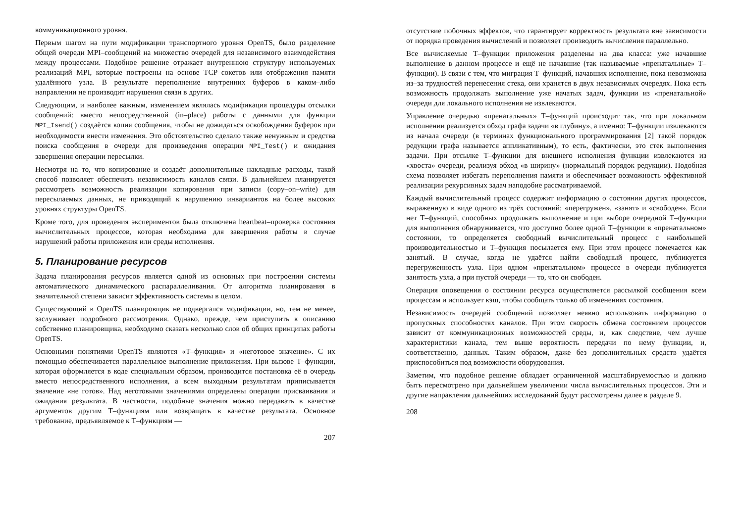коммуникационного уровня.
Первым шагом на пути модификации транспортного уровня OpenTS, было разделение общей очереди MPI–сообщений на множество очередей для независимого взаимодействия между процессами. Подобное решение отражает внутреннюю структуру используемых реализаций MPI, которые построены на основе TCP–сокетов или отображения памяти удалённого узла. В результате переполнение внутренних буферов в каком–либо направлении не производит нарушения связи в других.
Следующим, и наиболее важным, изменением являлась модификация процедуры отсылки сообщений: вместо непосредственной (in–place) работы с данными для функции MPI_Isend() создаётся копия сообщения, чтобы не дожидаться освобождения буферов при необходимости внести изменения. Это обстоятельство сделало также ненужным и средства поиска сообщения в очереди для произведения операции MPI_Test() и ожидания завершения операции пересылки.
Несмотря на то, что копирование и создаёт дополнительные накладные расходы, такой способ позволяет обеспечить независимость каналов связи. В дальнейшем планируется рассмотреть возможность реализации копирования при записи (copy–on–write) для пересылаемых данных, не приводящий к нарушению инвариантов на более высоких уровнях структуры OpenTS.
Кроме того, для проведения экспериментов была отключена heartbeat–проверка состояния вычислительных процессов, которая необходима для завершения работы в случае нарушений работы приложения или среды исполнения.
5. Планирование ресурсов
Задача планирования ресурсов является одной из основных при построении системы автоматического динамического распараллеливания. От алгоритма планирования в значительной степени зависит эффективность системы в целом.
Существующий в OpenTS планировщик не подвергался модификации, но, тем не менее, заслуживает подробного рассмотрения. Однако, прежде, чем приступить к описанию собственно планировщика, необходимо сказать несколько слов об общих принципах работы OpenTS.
Основными понятиями OpenTS являются «Т–функция» и «неготовое значение». С их помощью обеспечивается параллельное выполнение приложения. При вызове Т–функции, которая оформляется в коде специальным образом, производится постановка её в очередь вместо непосредственного исполнения, а всем выходным результатам приписывается значение «не готов». Над неготовыми значениями определены операции присваивания и ожидания результата. В частности, подобные значения можно передавать в качестве аргументов другим Т–функциям или возвращать в качестве результата. Основное требование, предъявляемое к Т–функциям —
207
отсутствие побочных эффектов, что гарантирует корректность результата вне зависимости от порядка проведения вычислений и позволяет производить вычисления параллельно.
Все вычисляемые Т–функции приложения разделены на два класса: уже начавшие выполнение в данном процессе и ещё не начавшие (так называемые «пренатальные» Т–функции). В связи с тем, что миграция Т–функций, начавших исполнение, пока невозможна из–за трудностей перенесения стека, они хранятся в двух независимых очередях. Пока есть возможность продолжать выполнение уже начатых задач, функции из «пренатальной» очереди для локального исполнения не извлекаются.
Управление очередью «пренатальных» Т–функций происходит так, что при локальном исполнении реализуется обход графа задачи «в глубину», а именно: Т–функции извлекаются из начала очереди (в терминах функционального программирования [2] такой порядок редукции графа называется аппликативным), то есть, фактически, это стек выполнения задачи. При отсылке Т–функции для внешнего исполнения функции извлекаются из «хвоста» очереди, реализуя обход «в ширину» (нормальный порядок редукции). Подобная схема позволяет избегать переполнения памяти и обеспечивает возможность эффективной реализации рекурсивных задач наподобие рассматриваемой.
Каждый вычислительный процесс содержит информацию о состоянии других процессов, выраженную в виде одного из трёх состояний: «перегружен», «занят» и «свободен». Если нет Т–функций, способных продолжать выполнение и при выборе очередной Т–функции для выполнения обнаруживается, что доступно более одной Т–функции в «пренатальном» состоянии, то определяется свободный вычислительный процесс с наибольшей производительностью и Т–функция посылается ему. При этом процесс помечается как занятый. В случае, когда не удаётся найти свободный процесс, публикуется перегруженность узла. При одном «пренатальном» процессе в очереди публикуется занятость узла, а при пустой очереди — то, что он свободен.
Операция оповещения о состоянии ресурса осуществляется рассылкой сообщения всем процессам и использует кэш, чтобы сообщать только об изменениях состояния.
Независимость очередей сообщений позволяет неявно использовать информацию о пропускных способностях каналов. При этом скорость обмена состоянием процессов зависит от коммуникационных возможностей среды, и, как следствие, чем лучше характеристики канала, тем выше вероятность передачи по нему функции, и, соответственно, данных. Таким образом, даже без дополнительных средств удаётся приспособиться под возможности оборудования.
Заметим, что подобное решение обладает ограниченной масштабируемостью и должно быть пересмотрено при дальнейшем увеличении числа вычислительных процессов. Эти и другие направления дальнейших исследований будут рассмотрены далее в разделе 9.
208